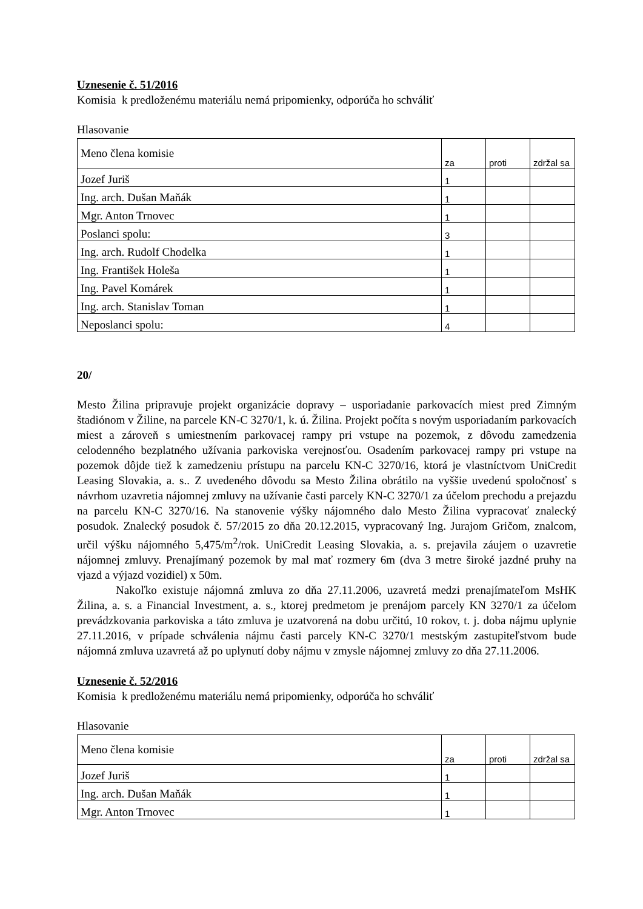Uznesenie č. 51/2016
Komisia k predloženému materiálu nemá pripomienky, odporúča ho schváliť
Hlasovanie
| Meno člena komisie | za | proti | zdržal sa |
| Jozef Juriš | 1 | | |
| Ing. arch. Dušan Maňák | 1 | | |
| Mgr. Anton Trnovec | 1 | | |
| Poslanci spolu: | 3 | | |
| Ing. arch. Rudolf Chodelka | 1 | | |
| Ing. František Holeša | 1 | | |
| Ing. Pavel Komárek | 1 | | |
| Ing. arch. Stanislav Toman | 1 | | |
| Neposlanci spolu: | 4 | | |
20/
Mesto Žilina pripravuje projekt organizácie dopravy – usporiadanie parkovacích miest pred Zimným štadiónom v Žiline, na parcele KN-C 3270/1, k. ú. Žilina. Projekt počíta s novým usporiadaním parkovacích miest a zároveň s umiestnením parkovacej rampy pri vstupe na pozemok, z dôvodu zamedzenia celodenného bezplatného užívania parkoviska verejnosťou. Osadením parkovacej rampy pri vstupe na pozemok dôjde tiež k zamedzeniu prístupu na parcelu KN-C 3270/16, ktorá je vlastníctvom UniCredit Leasing Slovakia, a. s.. Z uvedeného dôvodu sa Mesto Žilina obrátilo na vyššie uvedenú spoločnosť s návrhom uzavretia nájomnej zmluvy na užívanie časti parcely KN-C 3270/1 za účelom prechodu a prejazdu na parcelu KN-C 3270/16. Na stanovenie výšky nájomného dalo Mesto Žilina vypracovať znalecký posudok. Znalecký posudok č. 57/2015 zo dňa 20.12.2015, vypracovaný Ing. Jurajom Gričom, znalcom, určil výšku nájomného 5,475/m<sup>2</sup>/rok. UniCredit Leasing Slovakia, a. s. prejavila záujem o uzavretie nájomnej zmluvy. Prenajímaný pozemok by mal mať rozmery 6m (dva 3 metre široké jazdné pruhy na vjazd a výjazd vozidiel) x 50m.
Nakoľko existuje nájomná zmluva zo dňa 27.11.2006, uzavretá medzi prenajímateľom MsHK Žilina, a. s. a Financial Investment, a. s., ktorej predmetom je prenájom parcely KN 3270/1 za účelom prevádzkovania parkoviska a táto zmluva je uzatvorená na dobu určitú, 10 rokov, t. j. doba nájmu uplynie 27.11.2016, v prípade schválenia nájmu časti parcely KN-C 3270/1 mestským zastupiteľstvom bude nájomná zmluva uzavretá až po uplynutí doby nájmu v zmysle nájomnej zmluvy zo dňa 27.11.2006.
Uznesenie č. 52/2016
Komisia k predloženému materiálu nemá pripomienky, odporúča ho schváliť
Hlasovanie
| Meno člena komisie | za | proti | zdržal sa |
| Jozef Juriš | 1 | | |
| Ing. arch. Dušan Maňák | 1 | | |
| Mgr. Anton Trnovec | 1 | | |